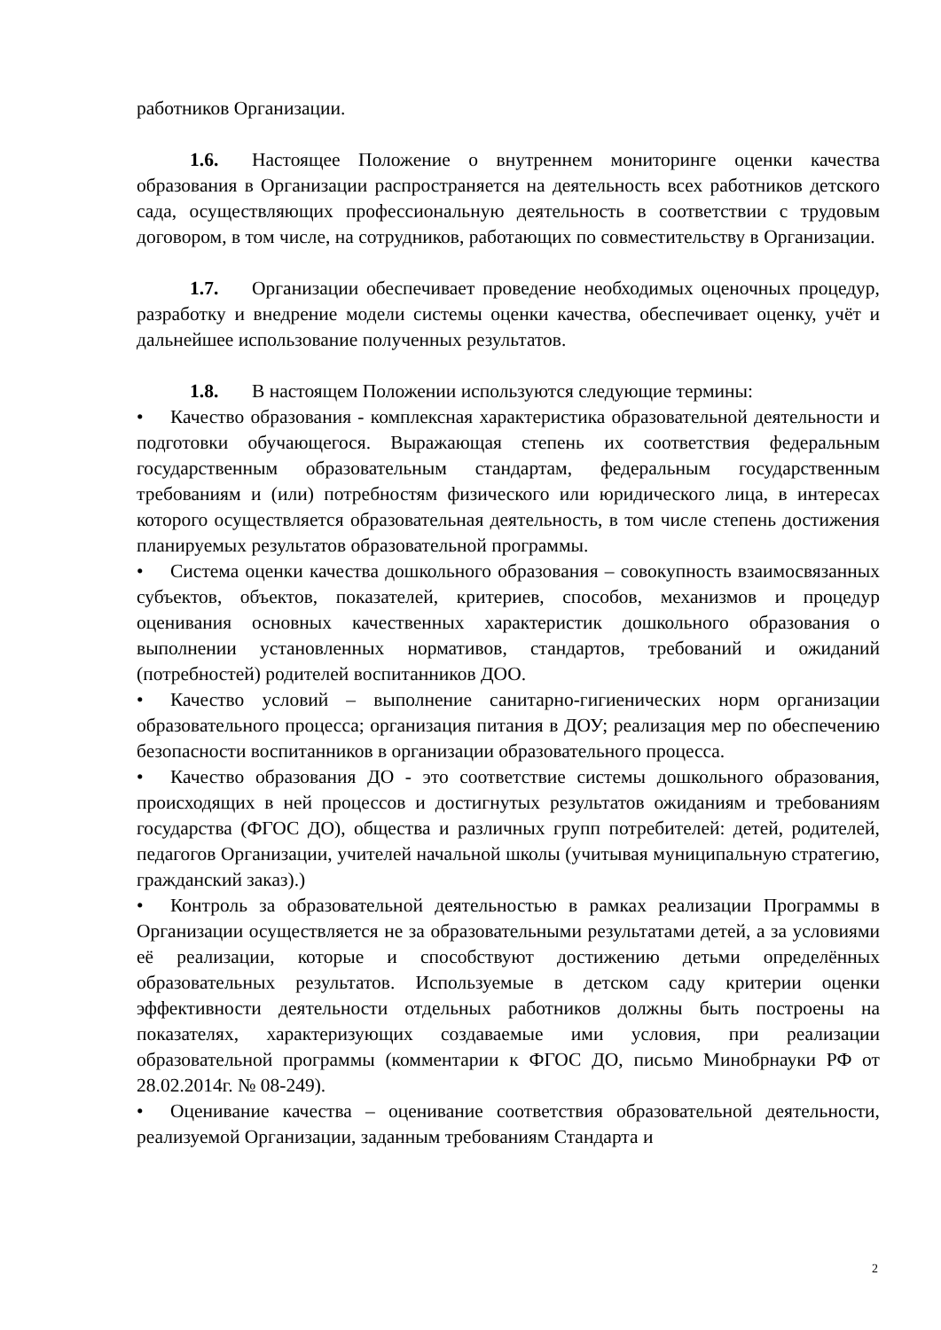работников Организации.
1.6. Настоящее Положение о внутреннем мониторинге оценки качества образования в Организации распространяется на деятельность всех работников детского сада, осуществляющих профессиональную деятельность в соответствии с трудовым договором, в том числе, на сотрудников, работающих по совместительству в Организации.
1.7. Организации обеспечивает проведение необходимых оценочных процедур, разработку и внедрение модели системы оценки качества, обеспечивает оценку, учёт и дальнейшее использование полученных результатов.
1.8. В настоящем Положении используются следующие термины:
• Качество образования - комплексная характеристика образовательной деятельности и подготовки обучающегося. Выражающая степень их соответствия федеральным государственным образовательным стандартам, федеральным государственным требованиям и (или) потребностям физического или юридического лица, в интересах которого осуществляется образовательная деятельность, в том числе степень достижения планируемых результатов образовательной программы.
• Система оценки качества дошкольного образования – совокупность взаимосвязанных субъектов, объектов, показателей, критериев, способов, механизмов и процедур оценивания основных качественных характеристик дошкольного образования о выполнении установленных нормативов, стандартов, требований и ожиданий (потребностей) родителей воспитанников ДОО.
• Качество условий – выполнение санитарно-гигиенических норм организации образовательного процесса; организация питания в ДОУ; реализация мер по обеспечению безопасности воспитанников в организации образовательного процесса.
• Качество образования ДО - это соответствие системы дошкольного образования, происходящих в ней процессов и достигнутых результатов ожиданиям и требованиям государства (ФГОС ДО), общества и различных групп потребителей: детей, родителей, педагогов Организации, учителей начальной школы (учитывая муниципальную стратегию, гражданский заказ).)
• Контроль за образовательной деятельностью в рамках реализации Программы в Организации осуществляется не за образовательными результатами детей, а за условиями её реализации, которые и способствуют достижению детьми определённых образовательных результатов. Используемые в детском саду критерии оценки эффективности деятельности отдельных работников должны быть построены на показателях, характеризующих создаваемые ими условия, при реализации образовательной программы (комментарии к ФГОС ДО, письмо Минобрнауки РФ от 28.02.2014г. № 08-249).
• Оценивание качества – оценивание соответствия образовательной деятельности, реализуемой Организации, заданным требованиям Стандарта и
2